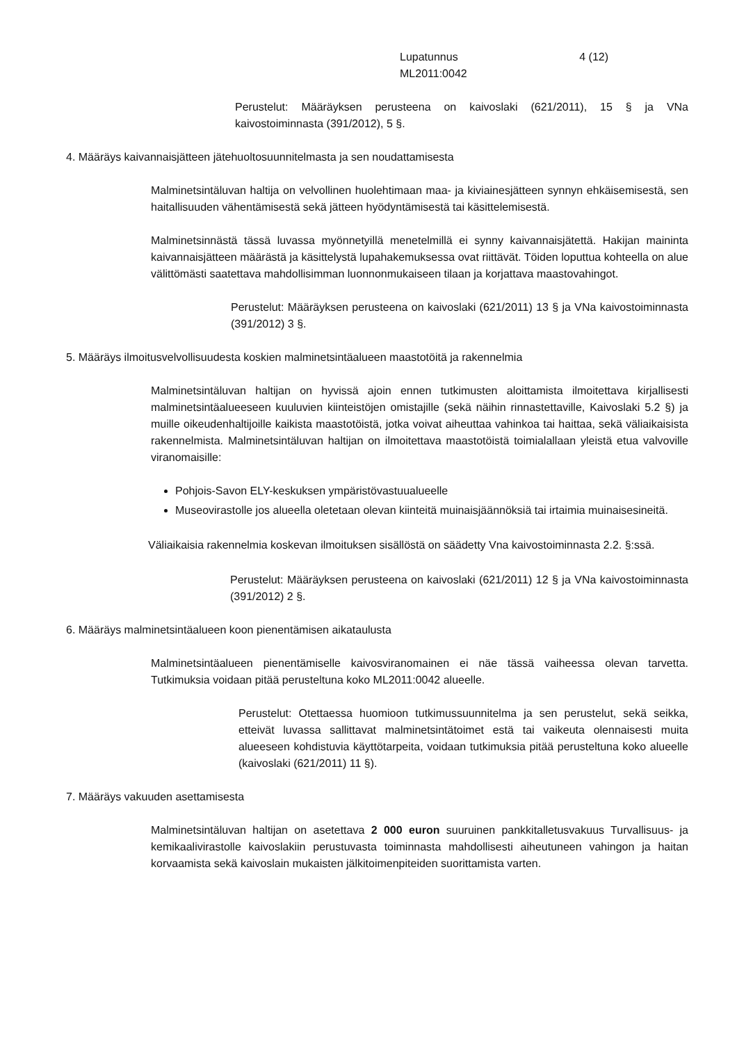Lupatunnus 4 (12)
ML2011:0042
Perustelut: Määräyksen perusteena on kaivoslaki (621/2011), 15 § ja VNa kaivostoiminnasta (391/2012), 5 §.
4. Määräys kaivannaisjätteen jätehuoltosuunnitelmasta ja sen noudattamisesta
Malminetsintäluvan haltija on velvollinen huolehtimaan maa- ja kiviainesjätteen synnyn ehkäisemisestä, sen haitallisuuden vähentämisestä sekä jätteen hyödyntämisestä tai käsittelemisestä.
Malminetsinnästä tässä luvassa myönnetyillä menetelmillä ei synny kaivannaisjätettä. Hakijan maininta kaivannaisjätteen määrästä ja käsittelystä lupahakemuksessa ovat riittävät. Töiden loputtua kohteella on alue välittömästi saatettava mahdollisimman luonnonmukaiseen tilaan ja korjattava maastovahingot.
Perustelut: Määräyksen perusteena on kaivoslaki (621/2011) 13 § ja VNa kaivostoiminnasta (391/2012) 3 §.
5. Määräys ilmoitusvelvollisuudesta koskien malminetsintäalueen maastotöitä ja rakennelmia
Malminetsintäluvan haltijan on hyvissä ajoin ennen tutkimusten aloittamista ilmoitettava kirjallisesti malminetsintäalueeseen kuuluvien kiinteistöjen omistajille (sekä näihin rinnastettaville, Kaivoslaki 5.2 §) ja muille oikeudenhaltijoille kaikista maastotöistä, jotka voivat aiheuttaa vahinkoa tai haittaa, sekä väliaikaisista rakennelmista. Malminetsintäluvan haltijan on ilmoitettava maastotöistä toimialallaan yleistä etua valvoville viranomaisille:
Pohjois-Savon ELY-keskuksen ympäristövastuualueelle
Museovirastolle jos alueella oletetaan olevan kiinteitä muinaisjäännöksiä tai irtaimia muinaisesineitä.
Väliaikaisia rakennelmia koskevan ilmoituksen sisällöstä on säädetty Vna kaivostoiminnasta 2.2. §:ssä.
Perustelut: Määräyksen perusteena on kaivoslaki (621/2011) 12 § ja VNa kaivostoiminnasta (391/2012) 2 §.
6. Määräys malminetsintäalueen koon pienentämisen aikataulusta
Malminetsintäalueen pienentämiselle kaivosviranomainen ei näe tässä vaiheessa olevan tarvetta. Tutkimuksia voidaan pitää perusteltuna koko ML2011:0042 alueelle.
Perustelut: Otettaessa huomioon tutkimussuunnitelma ja sen perustelut, sekä seikka, etteivät luvassa sallittavat malminetsintätoimet estä tai vaikeuta olennaisesti muita alueeseen kohdistuvia käyttötarpeita, voidaan tutkimuksia pitää perusteltuna koko alueelle (kaivoslaki (621/2011) 11 §).
7. Määräys vakuuden asettamisesta
Malminetsintäluvan haltijan on asetettava 2 000 euron suuruinen pankkitalletusvakuus Turvallisuus- ja kemikaalivirastolle kaivoslakiin perustuvasta toiminnasta mahdollisesti aiheutuneen vahingon ja haitan korvaamista sekä kaivoslain mukaisten jälkitoimenpiteiden suorittamista varten.